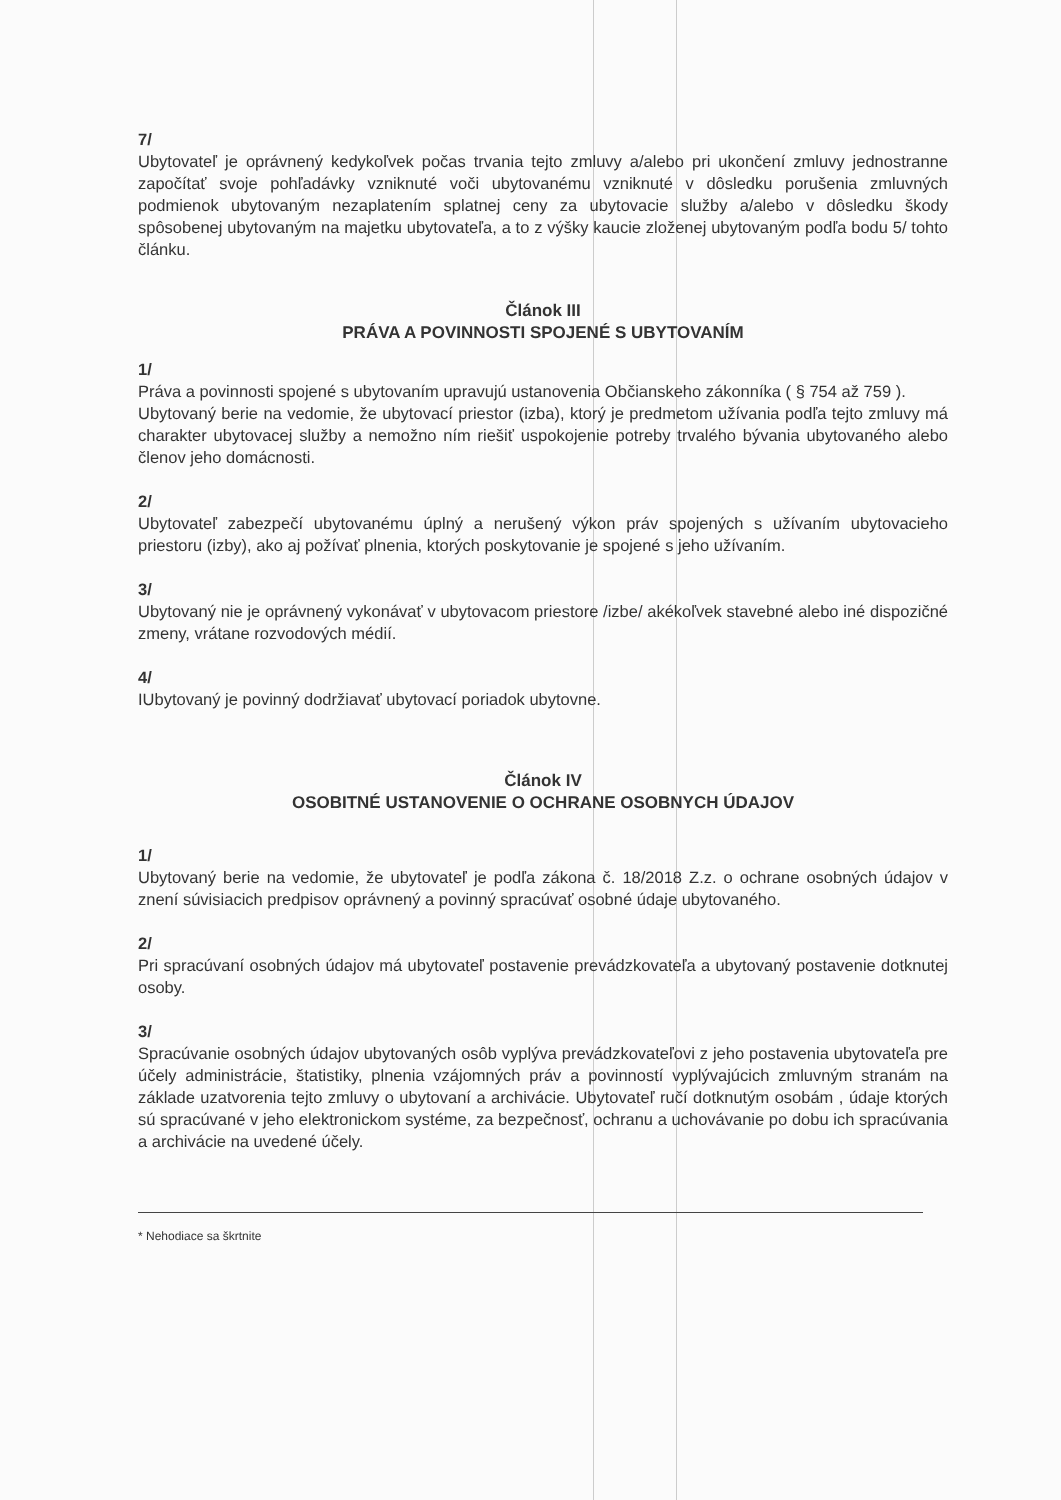7/
Ubytovateľ je oprávnený kedykoľvek počas trvania tejto zmluvy a/alebo pri ukončení zmluvy jednostranne započítať svoje pohľadávky vzniknuté voči ubytovanému vzniknuté v dôsledku porušenia zmluvných podmienok ubytovaným nezaplatením splatnej ceny za ubytovacie služby a/alebo v dôsledku škody spôsobenej ubytovaným na majetku ubytovateľa, a to z výšky kaucie zloženej ubytovaným podľa bodu 5/ tohto článku.
Článok III
PRÁVA A POVINNOSTI SPOJENÉ S UBYTOVANÍM
1/
Práva a povinnosti spojené s ubytovaním upravujú ustanovenia Občianskeho zákonníka ( § 754 až 759 ).
Ubytovaný berie na vedomie, že ubytovací priestor (izba), ktorý je predmetom užívania podľa tejto zmluvy má charakter ubytovacej služby a nemožno ním riešiť uspokojenie potreby trvalého bývania ubytovaného alebo členov jeho domácnosti.
2/
Ubytovateľ zabezpečí ubytovanému úplný a nerušený výkon práv spojených s užívaním ubytovacieho priestoru (izby), ako aj požívať plnenia, ktorých poskytovanie je spojené s jeho užívaním.
3/
Ubytovaný nie je oprávnený vykonávať v ubytovacom priestore /izbe/ akékoľvek stavebné alebo iné dispozičné zmeny, vrátane rozvodových médií.
4/
IUbytovaný je povinný dodržiavať ubytovací poriadok ubytovne.
Článok IV
OSOBITNÉ USTANOVENIE O OCHRANE OSOBNYCH ÚDAJOV
1/
Ubytovaný berie na vedomie, že ubytovateľ je podľa zákona č. 18/2018 Z.z. o ochrane osobných údajov v znení súvisiacich predpisov oprávnený a povinný spracúvať osobné údaje ubytovaného.
2/
Pri spracúvaní osobných údajov má ubytovateľ postavenie prevádzkovateľa a ubytovaný postavenie dotknutej osoby.
3/
Spracúvanie osobných údajov ubytovaných osôb vyplýva prevádzkovateľovi z jeho postavenia ubytovateľa pre účely administrácie, štatistiky, plnenia vzájomných práv a povinností vyplývajúcich zmluvným stranám na základe uzatvorenia tejto zmluvy o ubytovaní a archivácie. Ubytovateľ ručí dotknutým osobám , údaje ktorých sú spracúvané v jeho elektronickom systéme, za bezpečnosť, ochranu a uchovávanie po dobu ich spracúvania a archivácie na uvedené účely.
* Nehodiace sa škrtnite